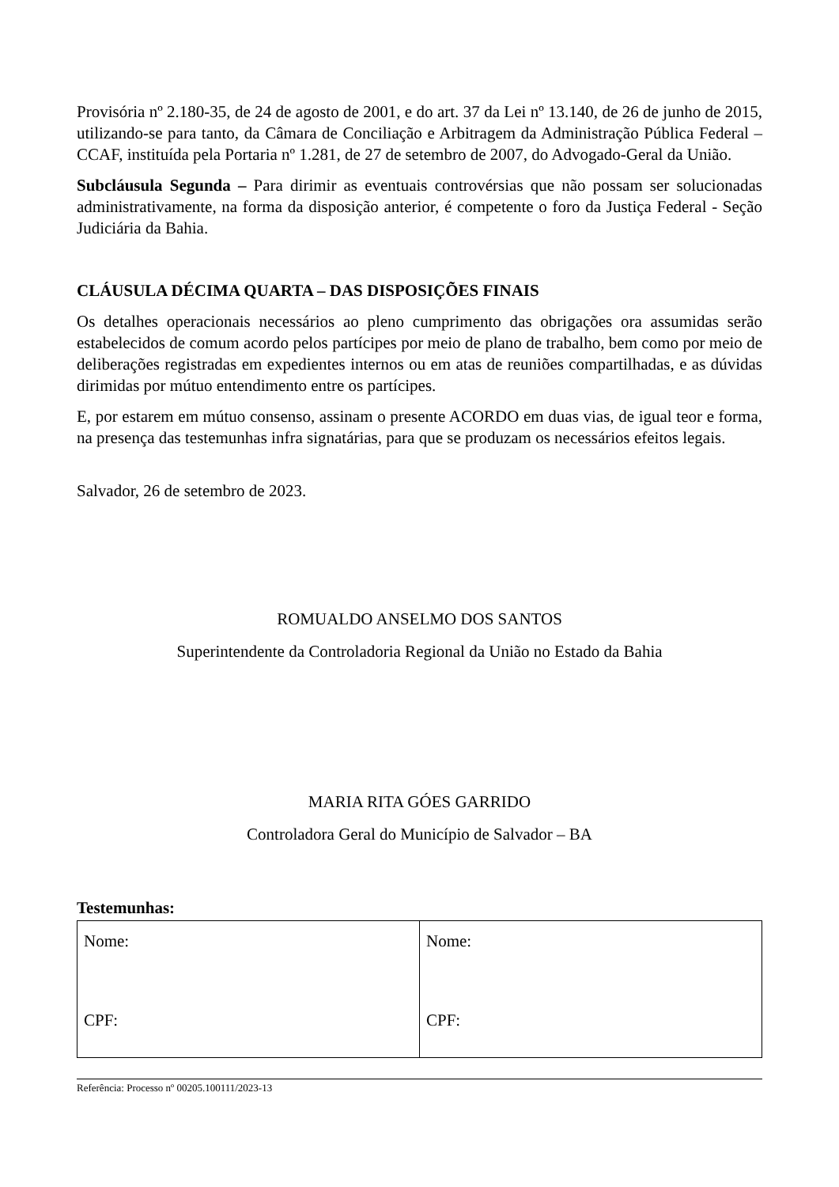Provisória nº 2.180-35, de 24 de agosto de 2001, e do art. 37 da Lei nº 13.140, de 26 de junho de 2015, utilizando-se para tanto, da Câmara de Conciliação e Arbitragem da Administração Pública Federal – CCAF, instituída pela Portaria nº 1.281, de 27 de setembro de 2007, do Advogado-Geral da União.
Subcláusula Segunda – Para dirimir as eventuais controvérsias que não possam ser solucionadas administrativamente, na forma da disposição anterior, é competente o foro da Justiça Federal - Seção Judiciária da Bahia.
CLÁUSULA DÉCIMA QUARTA – DAS DISPOSIÇÕES FINAIS
Os detalhes operacionais necessários ao pleno cumprimento das obrigações ora assumidas serão estabelecidos de comum acordo pelos partícipes por meio de plano de trabalho, bem como por meio de deliberações registradas em expedientes internos ou em atas de reuniões compartilhadas, e as dúvidas dirimidas por mútuo entendimento entre os partícipes.
E, por estarem em mútuo consenso, assinam o presente ACORDO em duas vias, de igual teor e forma, na presença das testemunhas infra signatárias, para que se produzam os necessários efeitos legais.
Salvador, 26 de setembro de 2023.
ROMUALDO ANSELMO DOS SANTOS
Superintendente da Controladoria Regional da União no Estado da Bahia
MARIA RITA GÓES GARRIDO
Controladora Geral do Município de Salvador – BA
Testemunhas:
| Nome: CPF: | Nome: CPF: |
Referência: Processo nº 00205.100111/2023-13